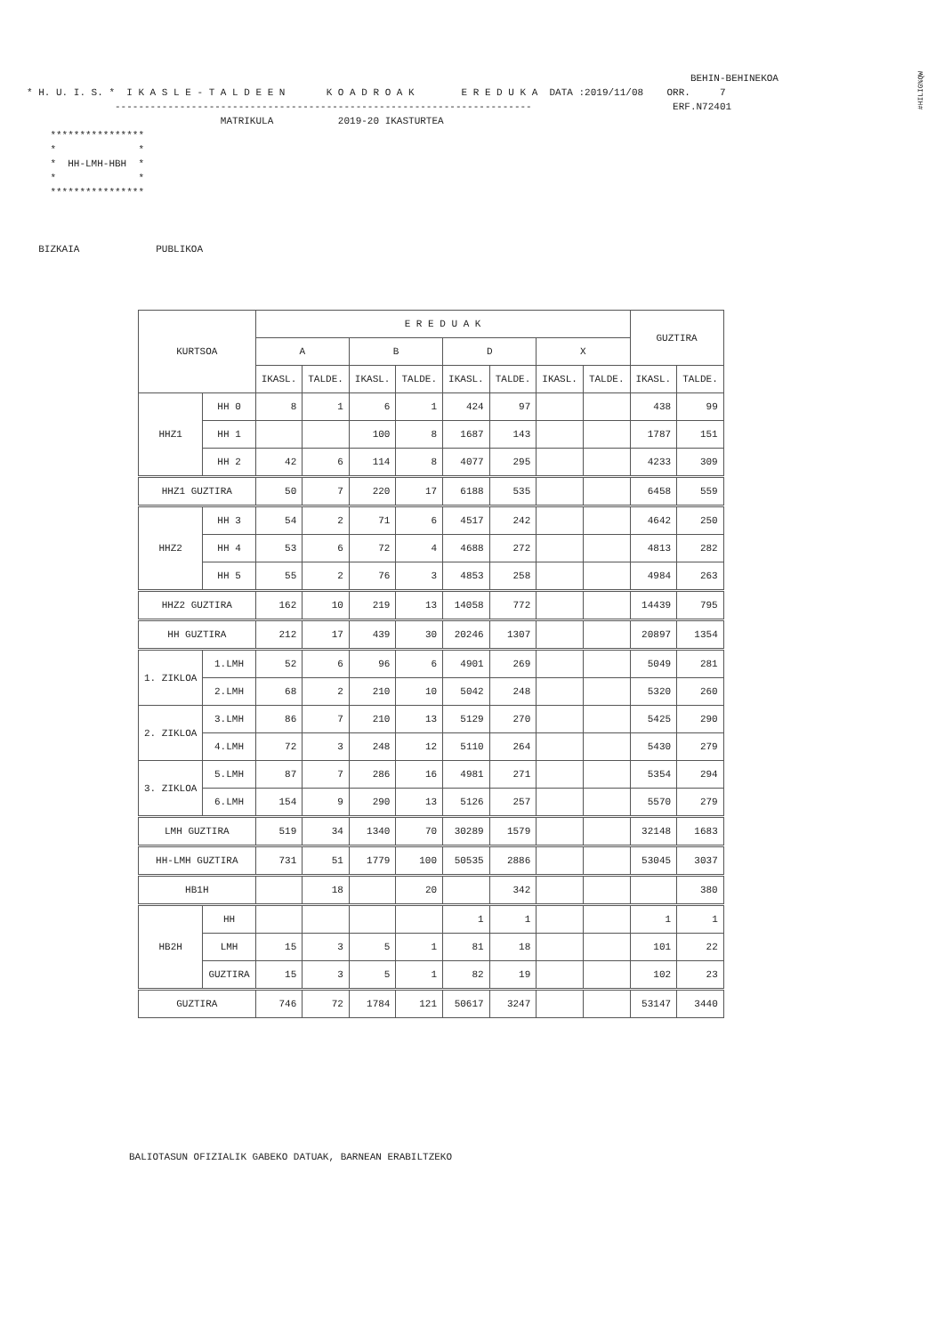#HILIG%QW
BEHIN-BEHINEKOA * H. U. I. S. * I K A S L E - T A L D E E N K O A D R O A K E R E D U K A DATA :2019/11/08 ORR. 7 ----------------------------------------------------------------------- ERF.N72401 MATRIKULA 2019-20 IKASTURTEA **************** * * * HH-LMH-HBH * * * **************** BIZKAIA PUBLIKOA
| KURTSOA | | E R E D U A K | | | | | | | | GUZTIRA | |
| --- | --- | --- | --- | --- | --- | --- | --- | --- | --- | --- | --- |
| | | A | | B | | D | | X | | | |
| | | IKASL. | TALDE. | IKASL. | TALDE. | IKASL. | TALDE. | IKASL. | TALDE. | IKASL. | TALDE. |
| HHZ1 | HH 0 | 8 | 1 | 6 | 1 | 424 | 97 | | | 438 | 99 |
| | HH 1 | | | 100 | 8 | 1687 | 143 | | | 1787 | 151 |
| | HH 2 | 42 | 6 | 114 | 8 | 4077 | 295 | | | 4233 | 309 |
| HHZ1 GUZTIRA | | 50 | 7 | 220 | 17 | 6188 | 535 | | | 6458 | 559 |
| HHZ2 | HH 3 | 54 | 2 | 71 | 6 | 4517 | 242 | | | 4642 | 250 |
| | HH 4 | 53 | 6 | 72 | 4 | 4688 | 272 | | | 4813 | 282 |
| | HH 5 | 55 | 2 | 76 | 3 | 4853 | 258 | | | 4984 | 263 |
| HHZ2 GUZTIRA | | 162 | 10 | 219 | 13 | 14058 | 772 | | | 14439 | 795 |
| HH GUZTIRA | | 212 | 17 | 439 | 30 | 20246 | 1307 | | | 20897 | 1354 |
| 1. ZIKLOA | 1.LMH | 52 | 6 | 96 | 6 | 4901 | 269 | | | 5049 | 281 |
| | 2.LMH | 68 | 2 | 210 | 10 | 5042 | 248 | | | 5320 | 260 |
| 2. ZIKLOA | 3.LMH | 86 | 7 | 210 | 13 | 5129 | 270 | | | 5425 | 290 |
| | 4.LMH | 72 | 3 | 248 | 12 | 5110 | 264 | | | 5430 | 279 |
| 3. ZIKLOA | 5.LMH | 87 | 7 | 286 | 16 | 4981 | 271 | | | 5354 | 294 |
| | 6.LMH | 154 | 9 | 290 | 13 | 5126 | 257 | | | 5570 | 279 |
| LMH GUZTIRA | | 519 | 34 | 1340 | 70 | 30289 | 1579 | | | 32148 | 1683 |
| HH-LMH GUZTIRA | | 731 | 51 | 1779 | 100 | 50535 | 2886 | | | 53045 | 3037 |
| HB1H | | | 18 | | 20 | | 342 | | | | 380 |
| HB2H | HH | | | | | 1 | 1 | | | 1 | 1 |
| | LMH | 15 | 3 | 5 | 1 | 81 | 18 | | | 101 | 22 |
| | GUZTIRA | 15 | 3 | 5 | 1 | 82 | 19 | | | 102 | 23 |
| GUZTIRA | | 746 | 72 | 1784 | 121 | 50617 | 3247 | | | 53147 | 3440 |
BALIOTASUN OFIZIALIK GABEKO DATUAK, BARNEAN ERABILTZEKO